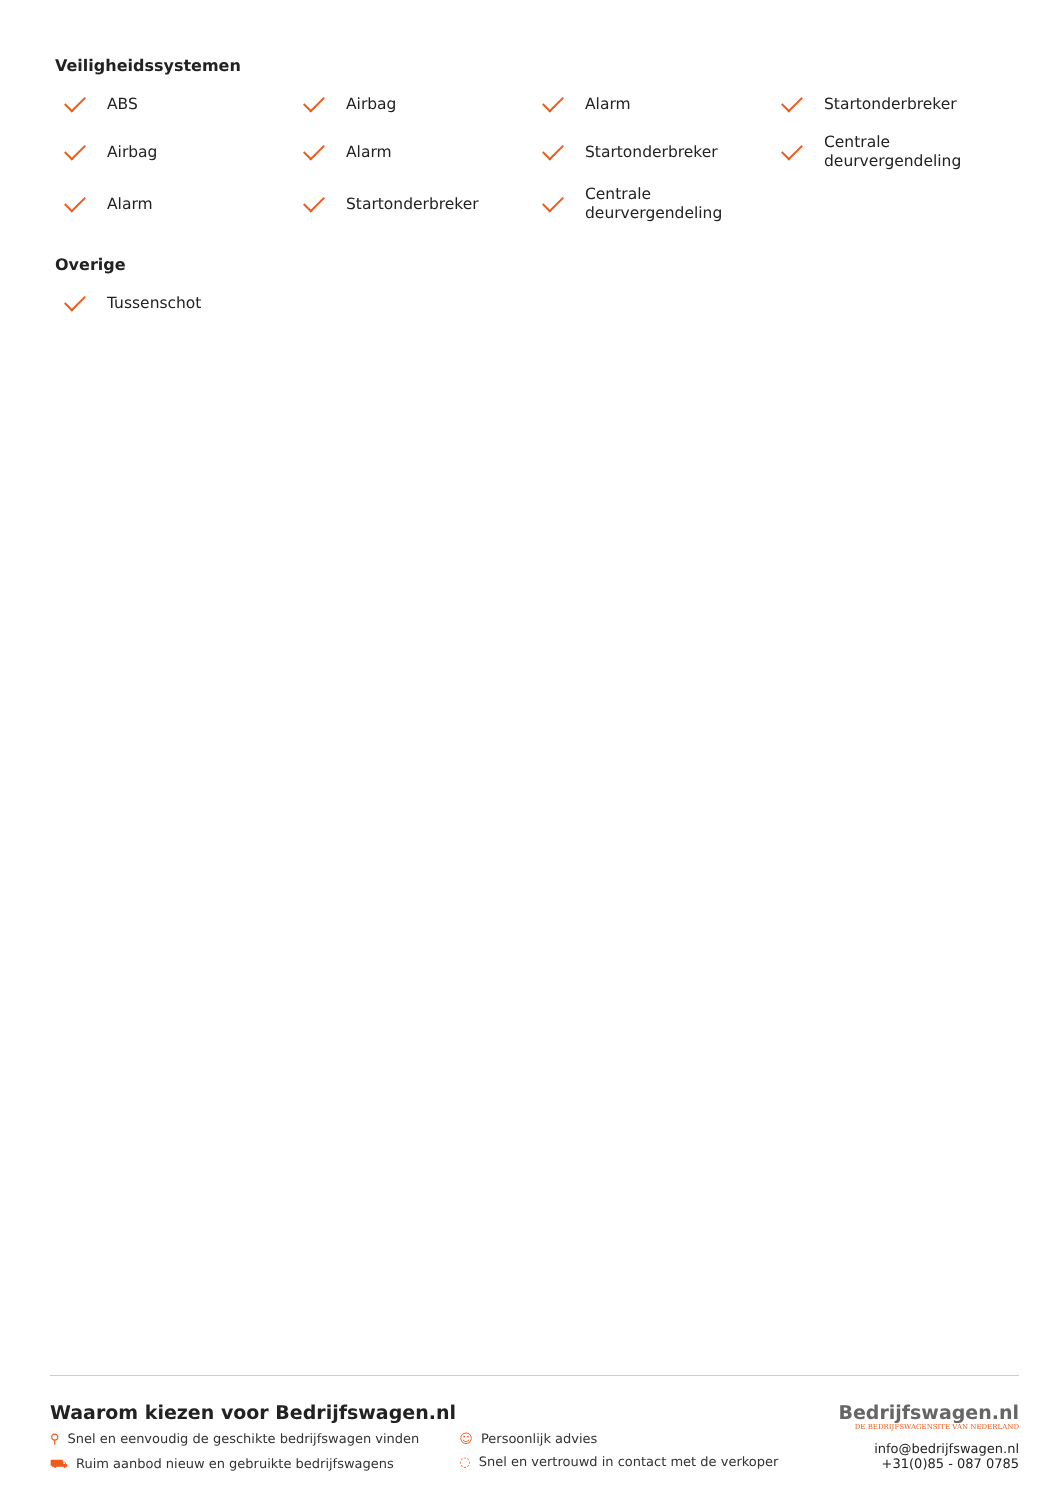Veiligheidssystemen
ABS
Airbag
Alarm
Startonderbreker
Airbag
Alarm
Startonderbreker
Centrale
deurvergendeling
Alarm
Startonderbreker
Centrale
deurvergendeling
Overige
Tussenschot
Waarom kiezen voor Bedrijfswagen.nl
⚲ Snel en eenvoudig de geschikte bedrijfswagen vinden
⛟ Ruim aanbod nieuw en gebruikte bedrijfswagens
☺ Persoonlijk advies
◌ Snel en vertrouwd in contact met de verkoper
Bedrijfswagen.nl
DE BEDRIJFSWAGENSITE VAN NEDERLAND
info@bedrijfswagen.nl
+31(0)85 - 087 0785